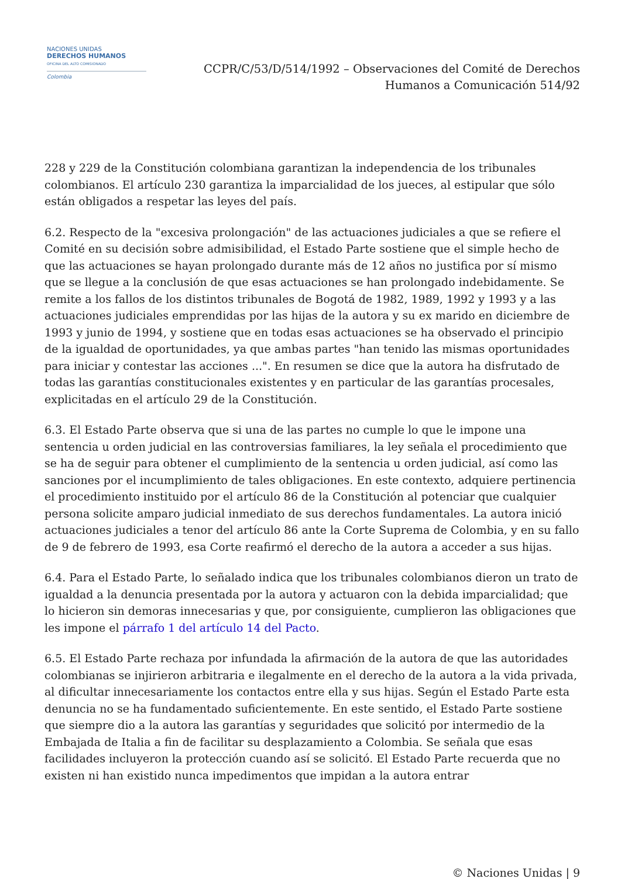NACIONES UNIDAS
DERECHOS HUMANOS
OFICINA DEL ALTO COMISIONADO
Colombia
CCPR/C/53/D/514/1992 – Observaciones del Comité de Derechos
Humanos a Comunicación 514/92
228 y 229 de la Constitución colombiana garantizan la independencia de los tribunales colombianos. El artículo 230 garantiza la imparcialidad de los jueces, al estipular que sólo están obligados a respetar las leyes del país.
6.2. Respecto de la "excesiva prolongación" de las actuaciones judiciales a que se refiere el Comité en su decisión sobre admisibilidad, el Estado Parte sostiene que el simple hecho de que las actuaciones se hayan prolongado durante más de 12 años no justifica por sí mismo que se llegue a la conclusión de que esas actuaciones se han prolongado indebidamente. Se remite a los fallos de los distintos tribunales de Bogotá de 1982, 1989, 1992 y 1993 y a las actuaciones judiciales emprendidas por las hijas de la autora y su ex marido en diciembre de 1993 y junio de 1994, y sostiene que en todas esas actuaciones se ha observado el principio de la igualdad de oportunidades, ya que ambas partes "han tenido las mismas oportunidades para iniciar y contestar las acciones ...". En resumen se dice que la autora ha disfrutado de todas las garantías constitucionales existentes y en particular de las garantías procesales, explicitadas en el artículo 29 de la Constitución.
6.3. El Estado Parte observa que si una de las partes no cumple lo que le impone una sentencia u orden judicial en las controversias familiares, la ley señala el procedimiento que se ha de seguir para obtener el cumplimiento de la sentencia u orden judicial, así como las sanciones por el incumplimiento de tales obligaciones. En este contexto, adquiere pertinencia el procedimiento instituido por el artículo 86 de la Constitución al potenciar que cualquier persona solicite amparo judicial inmediato de sus derechos fundamentales. La autora inició actuaciones judiciales a tenor del artículo 86 ante la Corte Suprema de Colombia, y en su fallo de 9 de febrero de 1993, esa Corte reafirmó el derecho de la autora a acceder a sus hijas.
6.4. Para el Estado Parte, lo señalado indica que los tribunales colombianos dieron un trato de igualdad a la denuncia presentada por la autora y actuaron con la debida imparcialidad; que lo hicieron sin demoras innecesarias y que, por consiguiente, cumplieron las obligaciones que les impone el párrafo 1 del artículo 14 del Pacto.
6.5. El Estado Parte rechaza por infundada la afirmación de la autora de que las autoridades colombianas se injirieron arbitraria e ilegalmente en el derecho de la autora a la vida privada, al dificultar innecesariamente los contactos entre ella y sus hijas. Según el Estado Parte esta denuncia no se ha fundamentado suficientemente. En este sentido, el Estado Parte sostiene que siempre dio a la autora las garantías y seguridades que solicitó por intermedio de la Embajada de Italia a fin de facilitar su desplazamiento a Colombia. Se señala que esas facilidades incluyeron la protección cuando así se solicitó. El Estado Parte recuerda que no existen ni han existido nunca impedimentos que impidan a la autora entrar
© Naciones Unidas | 9